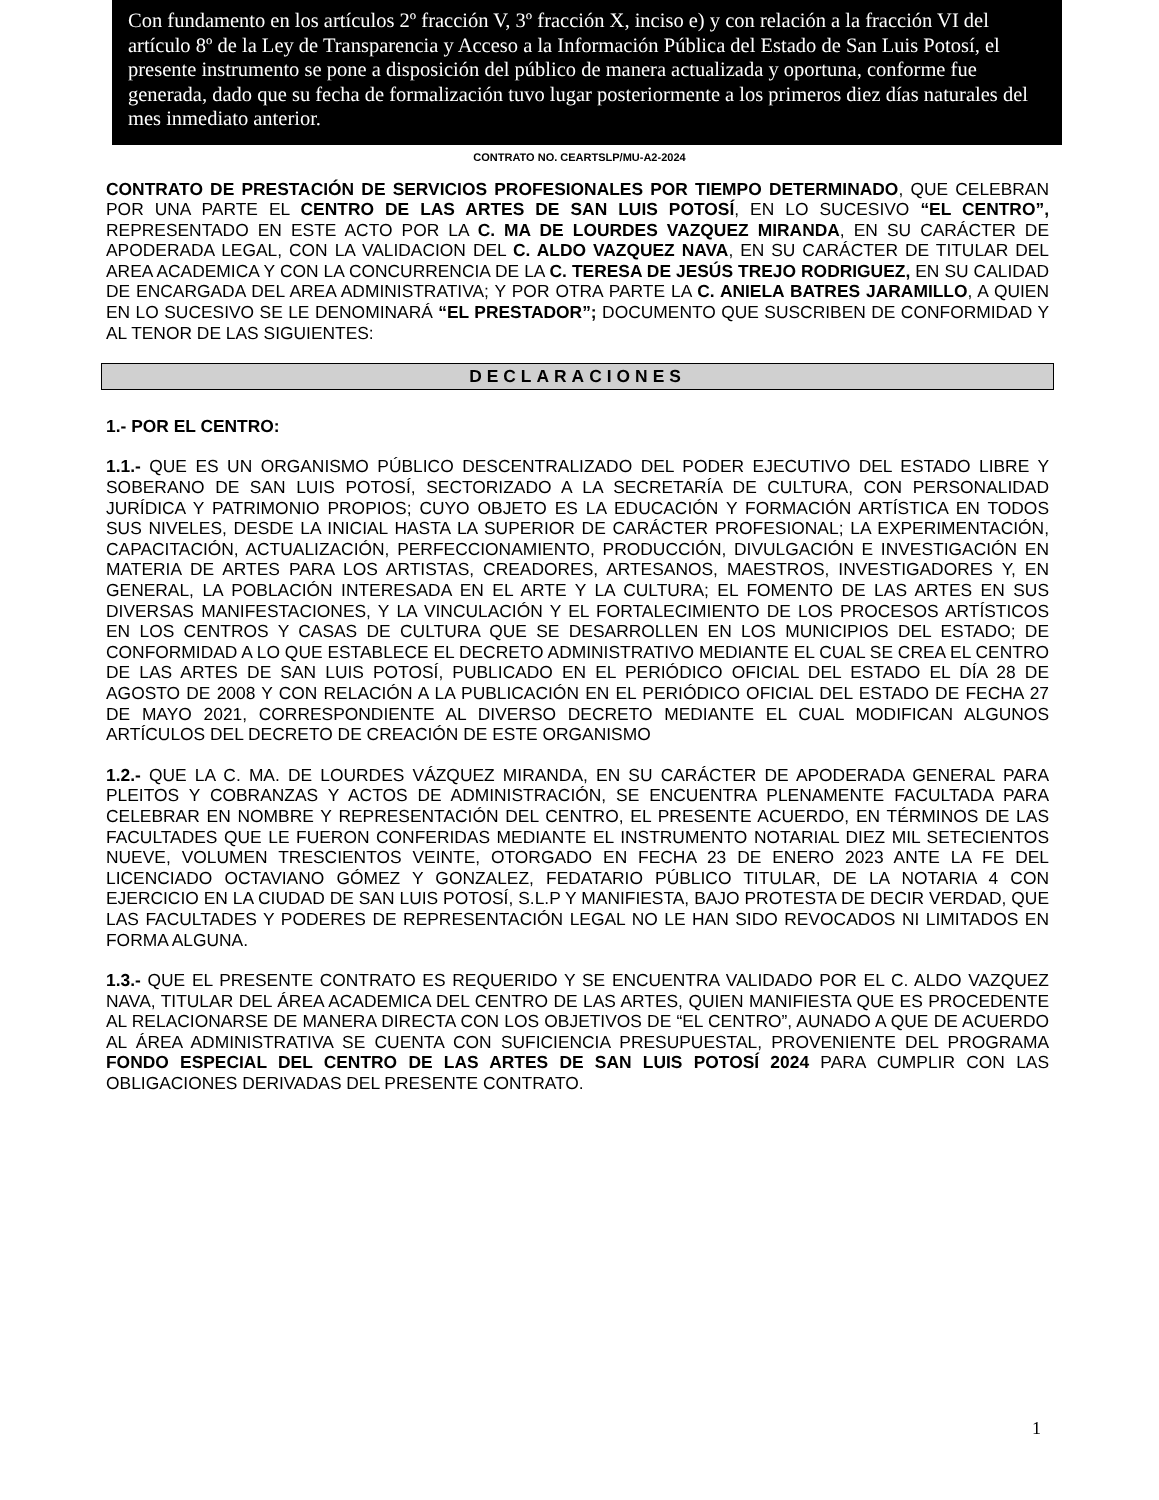Con fundamento en los artículos 2º fracción V, 3º fracción X, inciso e) y con relación a la fracción VI del artículo 8º de la Ley de Transparencia y Acceso a la Información Pública del Estado de San Luis Potosí, el presente instrumento se pone a disposición del público de manera actualizada y oportuna, conforme fue generada, dado que su fecha de formalización tuvo lugar posteriormente a los primeros diez días naturales del mes inmediato anterior.
CONTRATO NO. CEARTSLP/MU-A2-2024
CONTRATO DE PRESTACIÓN DE SERVICIOS PROFESIONALES POR TIEMPO DETERMINADO, QUE CELEBRAN POR UNA PARTE EL CENTRO DE LAS ARTES DE SAN LUIS POTOSÍ, EN LO SUCESIVO “EL CENTRO”, REPRESENTADO EN ESTE ACTO POR LA C. MA DE LOURDES VAZQUEZ MIRANDA, EN SU CARÁCTER DE APODERADA LEGAL, CON LA VALIDACION DEL C. ALDO VAZQUEZ NAVA, EN SU CARÁCTER DE TITULAR DEL AREA ACADEMICA Y CON LA CONCURRENCIA DE LA C. TERESA DE JESÚS TREJO RODRIGUEZ, EN SU CALIDAD DE ENCARGADA DEL AREA ADMINISTRATIVA; Y POR OTRA PARTE LA C. ANIELA BATRES JARAMILLO, A QUIEN EN LO SUCESIVO SE LE DENOMINARÁ “EL PRESTADOR”; DOCUMENTO QUE SUSCRIBEN DE CONFORMIDAD Y AL TENOR DE LAS SIGUIENTES:
DECLARACIONES
1.- POR EL CENTRO:
1.1.- QUE ES UN ORGANISMO PÚBLICO DESCENTRALIZADO DEL PODER EJECUTIVO DEL ESTADO LIBRE Y SOBERANO DE SAN LUIS POTOSÍ, SECTORIZADO A LA SECRETARÍA DE CULTURA, CON PERSONALIDAD JURÍDICA Y PATRIMONIO PROPIOS; CUYO OBJETO ES LA EDUCACIÓN Y FORMACIÓN ARTÍSTICA EN TODOS SUS NIVELES, DESDE LA INICIAL HASTA LA SUPERIOR DE CARÁCTER PROFESIONAL; LA EXPERIMENTACIÓN, CAPACITACIÓN, ACTUALIZACIÓN, PERFECCIONAMIENTO, PRODUCCIÓN, DIVULGACIÓN E INVESTIGACIÓN EN MATERIA DE ARTES PARA LOS ARTISTAS, CREADORES, ARTESANOS, MAESTROS, INVESTIGADORES Y, EN GENERAL, LA POBLACIÓN INTERESADA EN EL ARTE Y LA CULTURA; EL FOMENTO DE LAS ARTES EN SUS DIVERSAS MANIFESTACIONES, Y LA VINCULACIÓN Y EL FORTALECIMIENTO DE LOS PROCESOS ARTÍSTICOS EN LOS CENTROS Y CASAS DE CULTURA QUE SE DESARROLLEN EN LOS MUNICIPIOS DEL ESTADO; DE CONFORMIDAD A LO QUE ESTABLECE EL DECRETO ADMINISTRATIVO MEDIANTE EL CUAL SE CREA EL CENTRO DE LAS ARTES DE SAN LUIS POTOSÍ, PUBLICADO EN EL PERIÓDICO OFICIAL DEL ESTADO EL DÍA 28 DE AGOSTO DE 2008 Y CON RELACIÓN A LA PUBLICACIÓN EN EL PERIÓDICO OFICIAL DEL ESTADO DE FECHA 27 DE MAYO 2021, CORRESPONDIENTE AL DIVERSO DECRETO MEDIANTE EL CUAL MODIFICAN ALGUNOS ARTÍCULOS DEL DECRETO DE CREACIÓN DE ESTE ORGANISMO
1.2.- QUE LA C. MA. DE LOURDES VÁZQUEZ MIRANDA, EN SU CARÁCTER DE APODERADA GENERAL PARA PLEITOS Y COBRANZAS Y ACTOS DE ADMINISTRACIÓN, SE ENCUENTRA PLENAMENTE FACULTADA PARA CELEBRAR EN NOMBRE Y REPRESENTACIÓN DEL CENTRO, EL PRESENTE ACUERDO, EN TÉRMINOS DE LAS FACULTADES QUE LE FUERON CONFERIDAS MEDIANTE EL INSTRUMENTO NOTARIAL DIEZ MIL SETECIENTOS NUEVE, VOLUMEN TRESCIENTOS VEINTE, OTORGADO EN FECHA 23 DE ENERO 2023 ANTE LA FE DEL LICENCIADO OCTAVIANO GÓMEZ Y GONZALEZ, FEDATARIO PÚBLICO TITULAR, DE LA NOTARIA 4 CON EJERCICIO EN LA CIUDAD DE SAN LUIS POTOSÍ, S.L.P Y MANIFIESTA, BAJO PROTESTA DE DECIR VERDAD, QUE LAS FACULTADES Y PODERES DE REPRESENTACIÓN LEGAL NO LE HAN SIDO REVOCADOS NI LIMITADOS EN FORMA ALGUNA.
1.3.- QUE EL PRESENTE CONTRATO ES REQUERIDO Y SE ENCUENTRA VALIDADO POR EL C. ALDO VAZQUEZ NAVA, TITULAR DEL ÁREA ACADEMICA DEL CENTRO DE LAS ARTES, QUIEN MANIFIESTA QUE ES PROCEDENTE AL RELACIONARSE DE MANERA DIRECTA CON LOS OBJETIVOS DE “EL CENTRO”, AUNADO A QUE DE ACUERDO AL ÁREA ADMINISTRATIVA SE CUENTA CON SUFICIENCIA PRESUPUESTAL, PROVENIENTE DEL PROGRAMA FONDO ESPECIAL DEL CENTRO DE LAS ARTES DE SAN LUIS POTOSÍ 2024 PARA CUMPLIR CON LAS OBLIGACIONES DERIVADAS DEL PRESENTE CONTRATO.
1